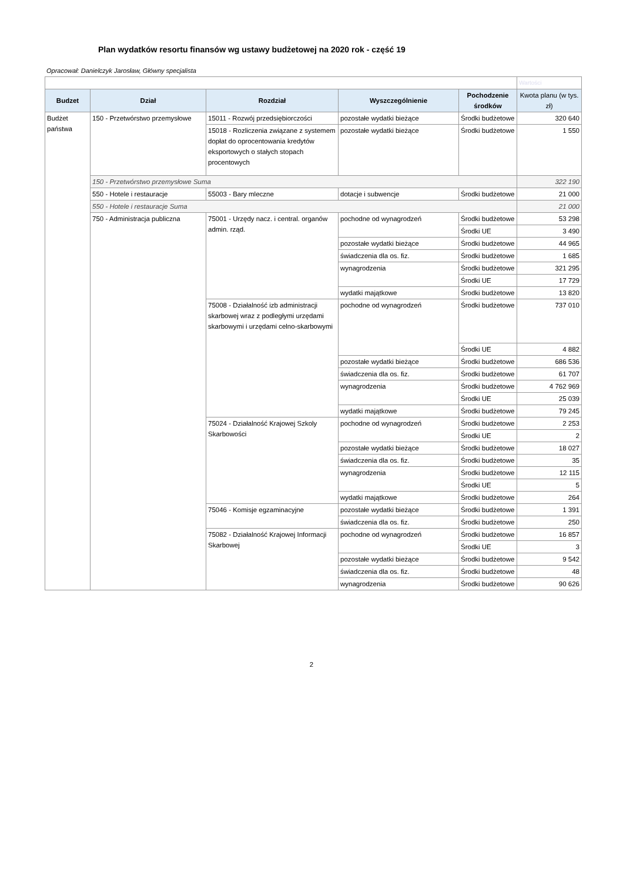Plan wydatków resortu finansów wg ustawy budżetowej na 2020 rok - część 19
Opracował: Danielczyk Jarosław, Główny specjalista
| | | | | | Wartości |
| Budzet | Dział | Rozdział | Wyszczególnienie | Pochodzenie środków | Kwota planu (w tys. zł) |
| Budżet państwa | 150 - Przetwórstwo przemysłowe | 15011 - Rozwój przedsiębiorczości | pozostałe wydatki bieżące | Środki budżetowe | 320 640 |
| | | 15018 - Rozliczenia związane z systemem dopłat do oprocentowania kredytów eksportowych o stałych stopach procentowych | pozostałe wydatki bieżące | Środki budżetowe | 1 550 |
| | 150 - Przetwórstwo przemysłowe Suma | | | | 322 190 |
| | 550 - Hotele i restauracje | 55003 - Bary mleczne | dotacje i subwencje | Środki budżetowe | 21 000 |
| | 550 - Hotele i restauracje Suma | | | | 21 000 |
| | 750 - Administracja publiczna | 75001 - Urzędy nacz. i central. organów admin. rząd. | pochodne od wynagrodzeń | Środki budżetowe | 53 298 |
| | | | | Środki UE | 3 490 |
| | | | pozostałe wydatki bieżące | Środki budżetowe | 44 965 |
| | | | świadczenia dla os. fiz. | Środki budżetowe | 1 685 |
| | | | wynagrodzenia | Środki budżetowe | 321 295 |
| | | | | Środki UE | 17 729 |
| | | | wydatki majątkowe | Środki budżetowe | 13 820 |
| | | 75008 - Działalność izb administracji skarbowej wraz z podległymi urzędami skarbowymi i urzędami celno-skarbowymi | pochodne od wynagrodzeń | Środki budżetowe | 737 010 |
| | | | | Środki UE | 4 882 |
| | | | pozostałe wydatki bieżące | Środki budżetowe | 686 536 |
| | | | świadczenia dla os. fiz. | Środki budżetowe | 61 707 |
| | | | wynagrodzenia | Środki budżetowe | 4 762 969 |
| | | | | Środki UE | 25 039 |
| | | | wydatki majątkowe | Środki budżetowe | 79 245 |
| | | 75024 - Działalność Krajowej Szkoly Skarbowości | pochodne od wynagrodzeń | Środki budżetowe | 2 253 |
| | | | | Środki UE | 2 |
| | | | pozostałe wydatki bieżące | Środki budżetowe | 18 027 |
| | | | świadczenia dla os. fiz. | Środki budżetowe | 35 |
| | | | wynagrodzenia | Środki budżetowe | 12 115 |
| | | | | Środki UE | 5 |
| | | | wydatki majątkowe | Środki budżetowe | 264 |
| | | 75046 - Komisje egzaminacyjne | pozostałe wydatki bieżące | Środki budżetowe | 1 391 |
| | | | świadczenia dla os. fiz. | Środki budżetowe | 250 |
| | | 75082 - Działalność Krajowej Informacji Skarbowej | pochodne od wynagrodzeń | Środki budżetowe | 16 857 |
| | | | | Środki UE | 3 |
| | | | pozostałe wydatki bieżące | Środki budżetowe | 9 542 |
| | | | świadczenia dla os. fiz. | Środki budżetowe | 48 |
| | | | wynagrodzenia | Środki budżetowe | 90 626 |
2